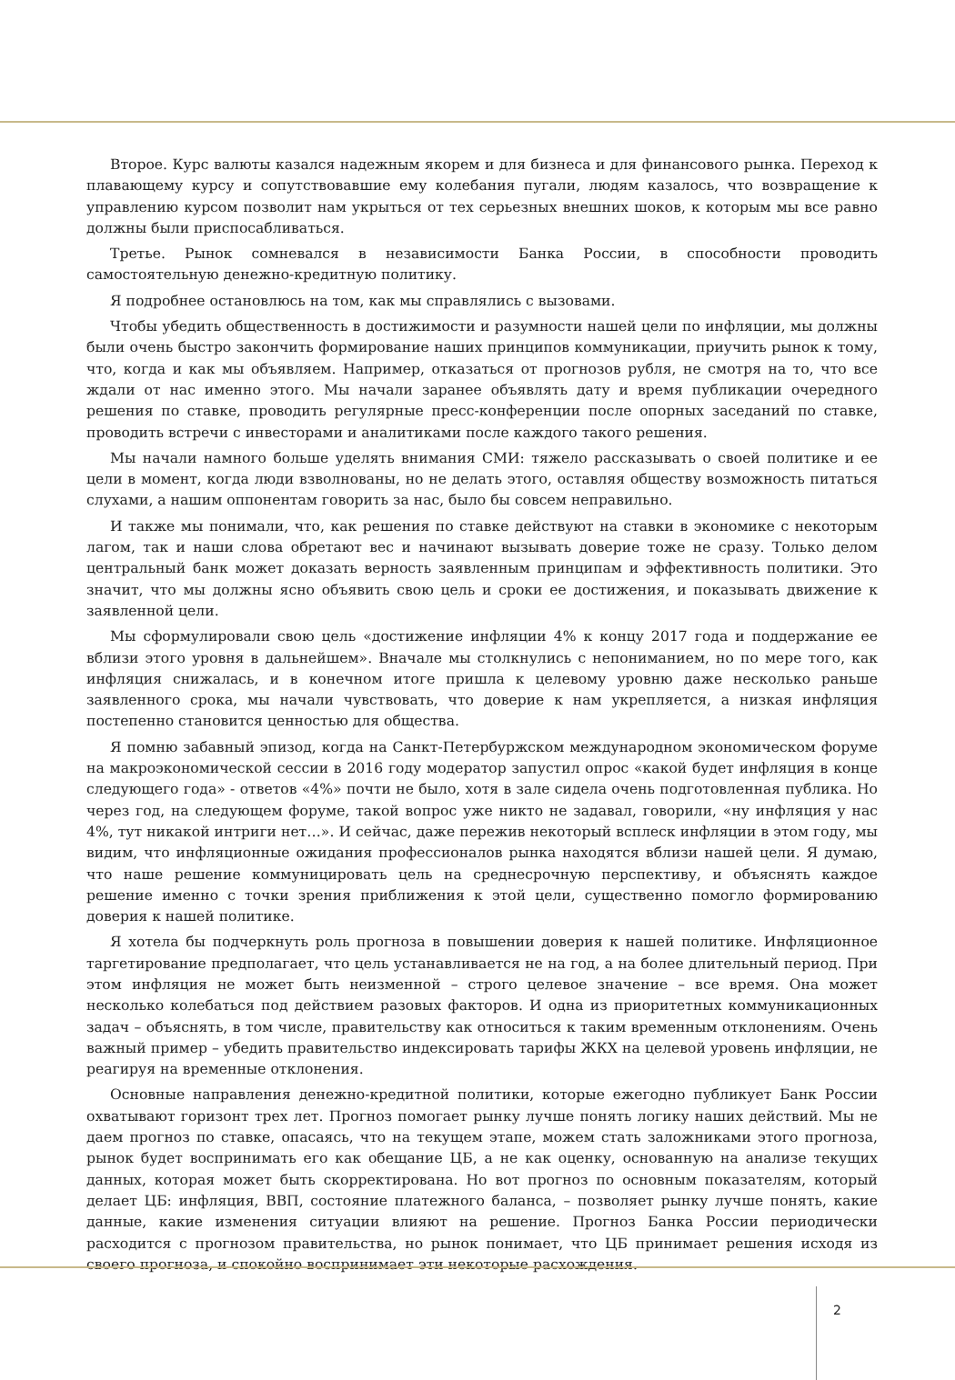Второе. Курс валюты казался надежным якорем и для бизнеса и для финансового рынка. Переход к плавающему курсу и сопутствовавшие ему колебания пугали, людям казалось, что возвращение к управлению курсом позволит нам укрыться от тех серьезных внешних шоков, к которым мы все равно должны были приспосабливаться.
Третье. Рынок сомневался в независимости Банка России, в способности проводить самостоятельную денежно-кредитную политику.
Я подробнее остановлюсь на том, как мы справлялись с вызовами.
Чтобы убедить общественность в достижимости и разумности нашей цели по инфляции, мы должны были очень быстро закончить формирование наших принципов коммуникации, приучить рынок к тому, что, когда и как мы объявляем. Например, отказаться от прогнозов рубля, не смотря на то, что все ждали от нас именно этого. Мы начали заранее объявлять дату и время публикации очередного решения по ставке, проводить регулярные пресс-конференции после опорных заседаний по ставке, проводить встречи с инвесторами и аналитиками после каждого такого решения.
Мы начали намного больше уделять внимания СМИ: тяжело рассказывать о своей политике и ее цели в момент, когда люди взволнованы, но не делать этого, оставляя обществу возможность питаться слухами, а нашим оппонентам говорить за нас, было бы совсем неправильно.
И также мы понимали, что, как решения по ставке действуют на ставки в экономике с некоторым лагом, так и наши слова обретают вес и начинают вызывать доверие тоже не сразу. Только делом центральный банк может доказать верность заявленным принципам и эффективность политики. Это значит, что мы должны ясно объявить свою цель и сроки ее достижения, и показывать движение к заявленной цели.
Мы сформулировали свою цель «достижение инфляции 4% к концу 2017 года и поддержание ее вблизи этого уровня в дальнейшем». Вначале мы столкнулись с непониманием, но по мере того, как инфляция снижалась, и в конечном итоге пришла к целевому уровню даже несколько раньше заявленного срока, мы начали чувствовать, что доверие к нам укрепляется, а низкая инфляция постепенно становится ценностью для общества.
Я помню забавный эпизод, когда на Санкт-Петербуржском международном экономическом форуме на макроэкономической сессии в 2016 году модератор запустил опрос «какой будет инфляция в конце следующего года» - ответов «4%» почти не было, хотя в зале сидела очень подготовленная публика. Но через год, на следующем форуме, такой вопрос уже никто не задавал, говорили, «ну инфляция у нас 4%, тут никакой интриги нет…». И сейчас, даже пережив некоторый всплеск инфляции в этом году, мы видим, что инфляционные ожидания профессионалов рынка находятся вблизи нашей цели. Я думаю, что наше решение коммуницировать цель на среднесрочную перспективу, и объяснять каждое решение именно с точки зрения приближения к этой цели, существенно помогло формированию доверия к нашей политике.
Я хотела бы подчеркнуть роль прогноза в повышении доверия к нашей политике. Инфляционное таргетирование предполагает, что цель устанавливается не на год, а на более длительный период. При этом инфляция не может быть неизменной – строго целевое значение – все время. Она может несколько колебаться под действием разовых факторов. И одна из приоритетных коммуникационных задач – объяснять, в том числе, правительству как относиться к таким временным отклонениям. Очень важный пример – убедить правительство индексировать тарифы ЖКХ на целевой уровень инфляции, не реагируя на временные отклонения.
Основные направления денежно-кредитной политики, которые ежегодно публикует Банк России охватывают горизонт трех лет. Прогноз помогает рынку лучше понять логику наших действий. Мы не даем прогноз по ставке, опасаясь, что на текущем этапе, можем стать заложниками этого прогноза, рынок будет воспринимать его как обещание ЦБ, а не как оценку, основанную на анализе текущих данных, которая может быть скорректирована. Но вот прогноз по основным показателям, который делает ЦБ: инфляция, ВВП, состояние платежного баланса, – позволяет рынку лучше понять, какие данные, какие изменения ситуации влияют на решение. Прогноз Банка России периодически расходится с прогнозом правительства, но рынок понимает, что ЦБ принимает решения исходя из своего прогноза, и спокойно воспринимает эти некоторые расхождения.
2